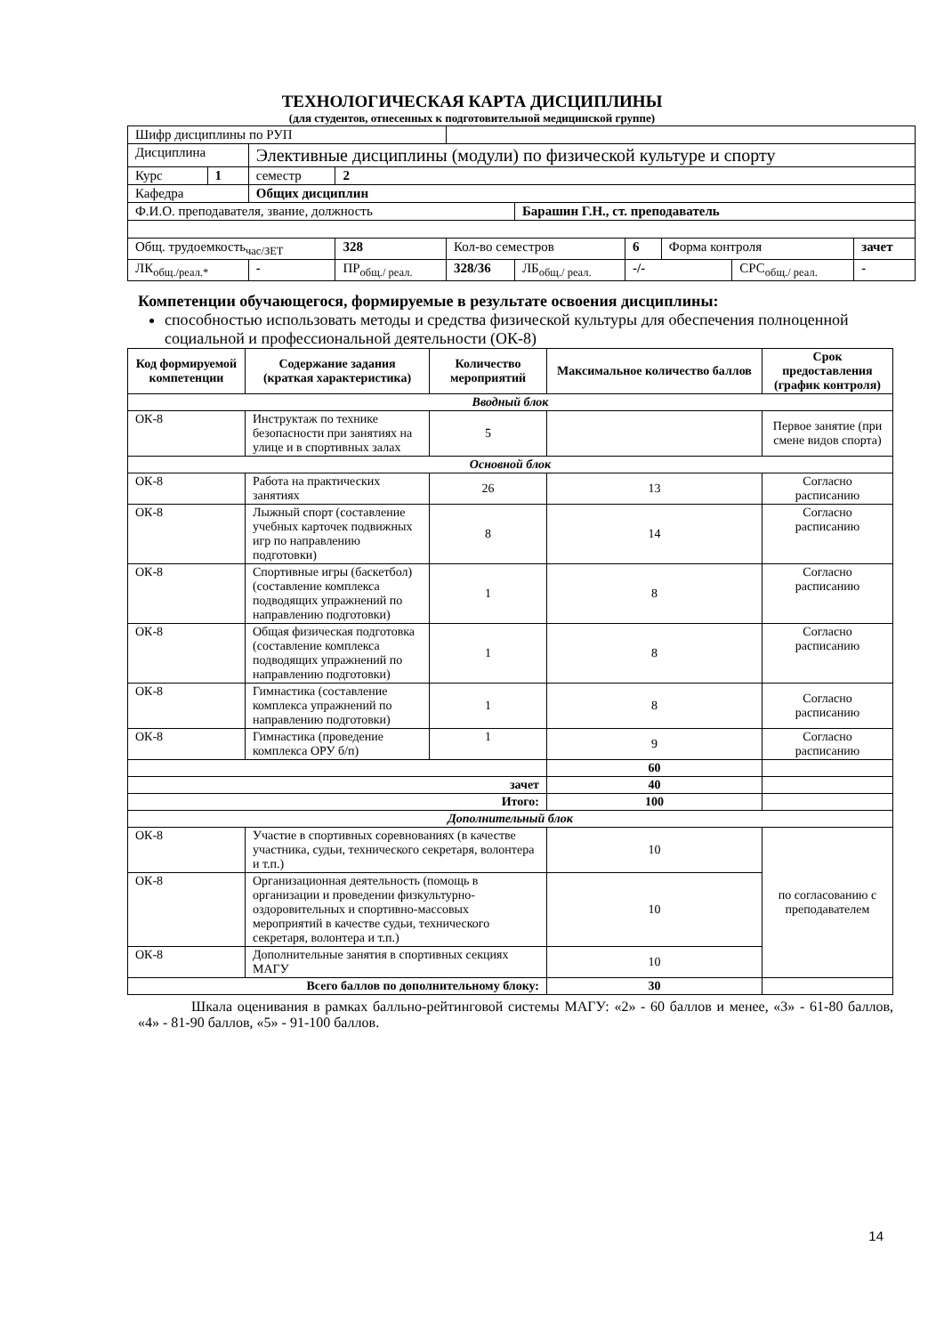ТЕХНОЛОГИЧЕСКАЯ КАРТА ДИСЦИПЛИНЫ
(для студентов, отнесенных к подготовительной медицинской группе)
| Шифр дисциплины по РУП | | | | | | | | | | |
| Дисциплина | | Элективные дисциплины (модули) по физической культуре и спорту | | | | | | | | |
| Курс | 1 | семестр | 2 | | | | | | | |
| Кафедра | | Общих дисциплин | | | | | | | | |
| Ф.И.О. преподавателя, звание, должность | | | | | Барашин Г.Н., ст. преподаватель | | | | | |
| Общ. трудоемкость<sub>час/ЗЕТ</sub> | | | 328 | Кол-во семестров | | 6 | Форма контроля | | зачет | |
| ЛК<sub>общ./реал.*</sub> | | - | ПР<sub>общ./ реал.</sub> | 328/36 | ЛБ<sub>общ./ реал.</sub> | -/- | | СРС<sub>общ./ реал.</sub> | | - |
Компетенции обучающегося, формируемые в результате освоения дисциплины:
способностью использовать методы и средства физической культуры для обеспечения полноценной социальной и профессиональной деятельности (ОК-8)
| Код формируемой компетенции | Содержание задания (краткая характеристика) | Количество мероприятий | Максимальное количество баллов | Срок предоставления (график контроля) |
| --- | --- | --- | --- | --- |
| Вводный блок | | | | |
| ОК-8 | Инструктаж по технике безопасности при занятиях на улице и в спортивных залах | 5 | | Первое занятие (при смене видов спорта) |
| Основной блок | | | | |
| ОК-8 | Работа на практических занятиях | 26 | 13 | Согласно расписанию |
| ОК-8 | Лыжный спорт (составление учебных карточек подвижных игр по направлению подготовки) | 8 | 14 | Согласно расписанию |
| ОК-8 | Спортивные игры (баскетбол) (составление комплекса подводящих упражнений по направлению подготовки) | 1 | 8 | Согласно расписанию |
| ОК-8 | Общая физическая подготовка (составление комплекса подводящих упражнений по направлению подготовки) | 1 | 8 | Согласно расписанию |
| ОК-8 | Гимнастика (составление комплекса упражнений по направлению подготовки) | 1 | 8 | Согласно расписанию |
| ОК-8 | Гимнастика (проведение комплекса ОРУ б/п) | 1 | 9 | Согласно расписанию |
| | | | 60 | |
| зачет | | | 40 | |
| Итого: | | | 100 | |
| Дополнительный блок | | | | |
| ОК-8 | Участие в спортивных соревнованиях (в качестве участника, судьи, технического секретаря, волонтера и т.п.) | | 10 | по согласованию с преподавателем |
| ОК-8 | Организационная деятельность (помощь в организации и проведении физкультурно-оздоровительных и спортивно-массовых мероприятий в качестве судьи, технического секретаря, волонтера и т.п.) | | 10 | |
| ОК-8 | Дополнительные занятия в спортивных секциях МАГУ | | 10 | |
| Всего баллов по дополнительному блоку: | | | 30 | |
Шкала оценивания в рамках балльно-рейтинговой системы МАГУ: «2» - 60 баллов и менее, «3» - 61-80 баллов, «4» - 81-90 баллов, «5» - 91-100 баллов.
14